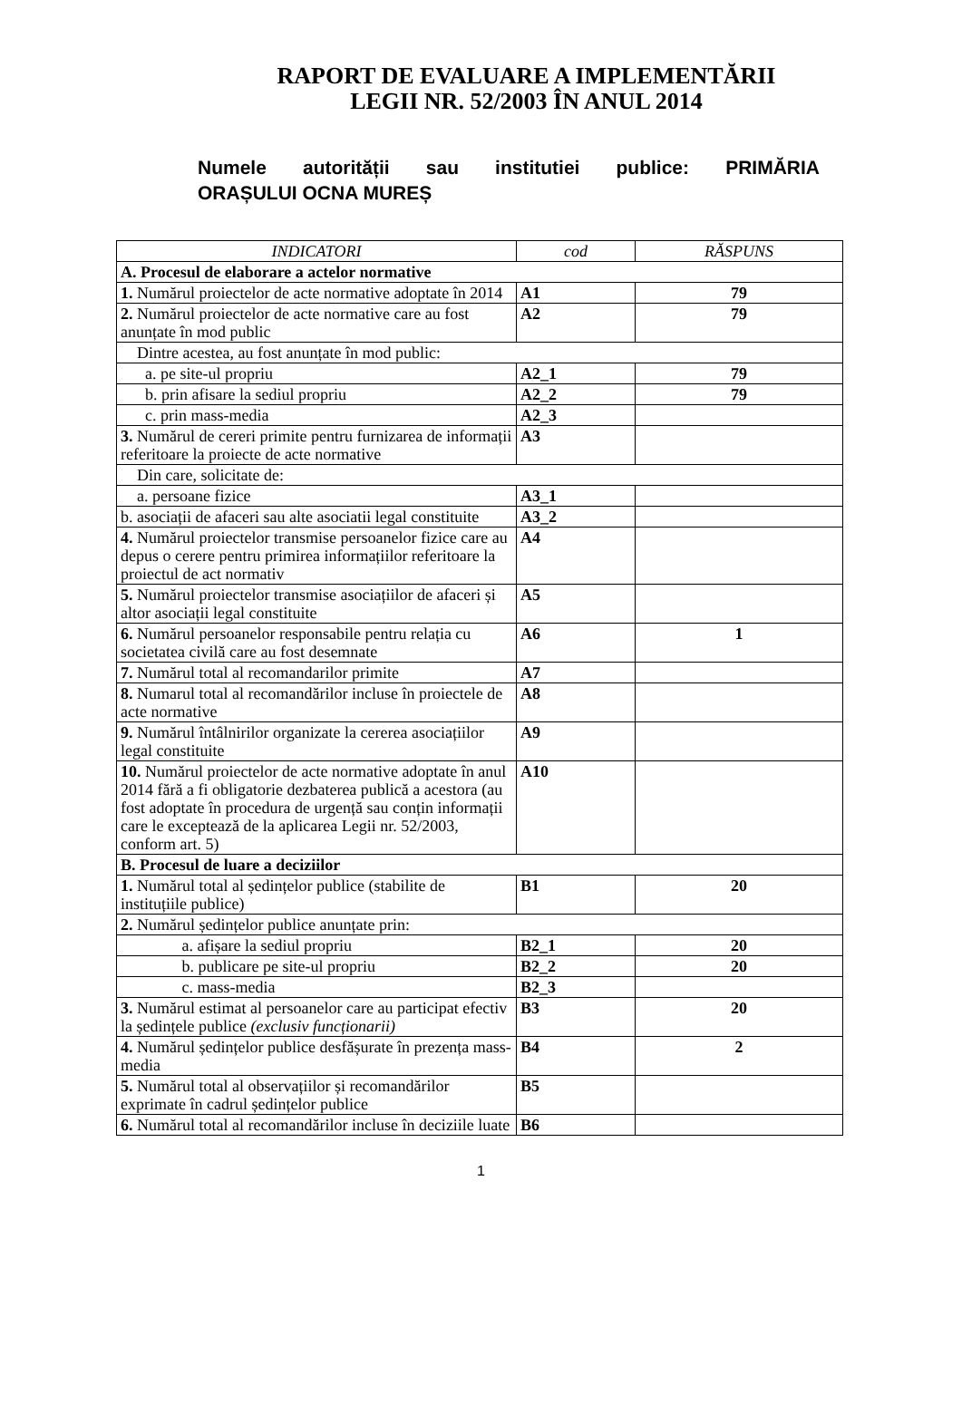RAPORT DE EVALUARE A IMPLEMENTĂRII
LEGII NR. 52/2003 ÎN ANUL 2014
Numele autorității sau institutiei publice: PRIMĂRIA
ORAȘULUI OCNA MUREȘ
| INDICATORI | cod | RĂSPUNS |
| --- | --- | --- |
| A. Procesul de elaborare a actelor normative | | |
| 1. Numărul proiectelor de acte normative adoptate în 2014 | A1 | 79 |
| 2. Numărul proiectelor de acte normative care au fost anunțate în mod public | A2 | 79 |
| Dintre acestea, au fost anunțate în mod public: | | |
| a. pe site-ul propriu | A2_1 | 79 |
| b. prin afisare la sediul propriu | A2_2 | 79 |
| c. prin mass-media | A2_3 | |
| 3. Numărul de cereri primite pentru furnizarea de informații referitoare la proiecte de acte normative | A3 | |
| Din care, solicitate de: | | |
| a. persoane fizice | A3_1 | |
| b. asociații de afaceri sau alte asociatii legal constituite | A3_2 | |
| 4. Numărul proiectelor transmise persoanelor fizice care au depus o cerere pentru primirea informațiilor referitoare la proiectul de act normativ | A4 | |
| 5. Numărul proiectelor transmise asociațiilor de afaceri și altor asociații legal constituite | A5 | |
| 6. Numărul persoanelor responsabile pentru relația cu societatea civilă care au fost desemnate | A6 | 1 |
| 7. Numărul total al recomandarilor primite | A7 | |
| 8. Numarul total al recomandărilor incluse în proiectele de acte normative | A8 | |
| 9. Numărul întâlnirilor organizate la cererea asociațiilor legal constituite | A9 | |
| 10. Numărul proiectelor de acte normative adoptate în anul 2014 fără a fi obligatorie dezbaterea publică a acestora (au fost adoptate în procedura de urgență sau conțin informații care le exceptează de la aplicarea Legii nr. 52/2003, conform art. 5) | A10 | |
| B. Procesul de luare a deciziilor | | |
| 1. Numărul total al ședințelor publice (stabilite de instituțiile publice) | B1 | 20 |
| 2. Numărul ședințelor publice anunțate prin: | | |
| a. afișare la sediul propriu | B2_1 | 20 |
| b. publicare pe site-ul propriu | B2_2 | 20 |
| c. mass-media | B2_3 | |
| 3. Numărul estimat al persoanelor care au participat efectiv la ședințele publice (exclusiv funcționarii) | B3 | 20 |
| 4. Numărul ședințelor publice desfășurate în prezența mass-media | B4 | 2 |
| 5. Numărul total al observațiilor și recomandărilor exprimate în cadrul ședințelor publice | B5 | |
| 6. Numărul total al recomandărilor incluse în deciziile luate | B6 | |
1